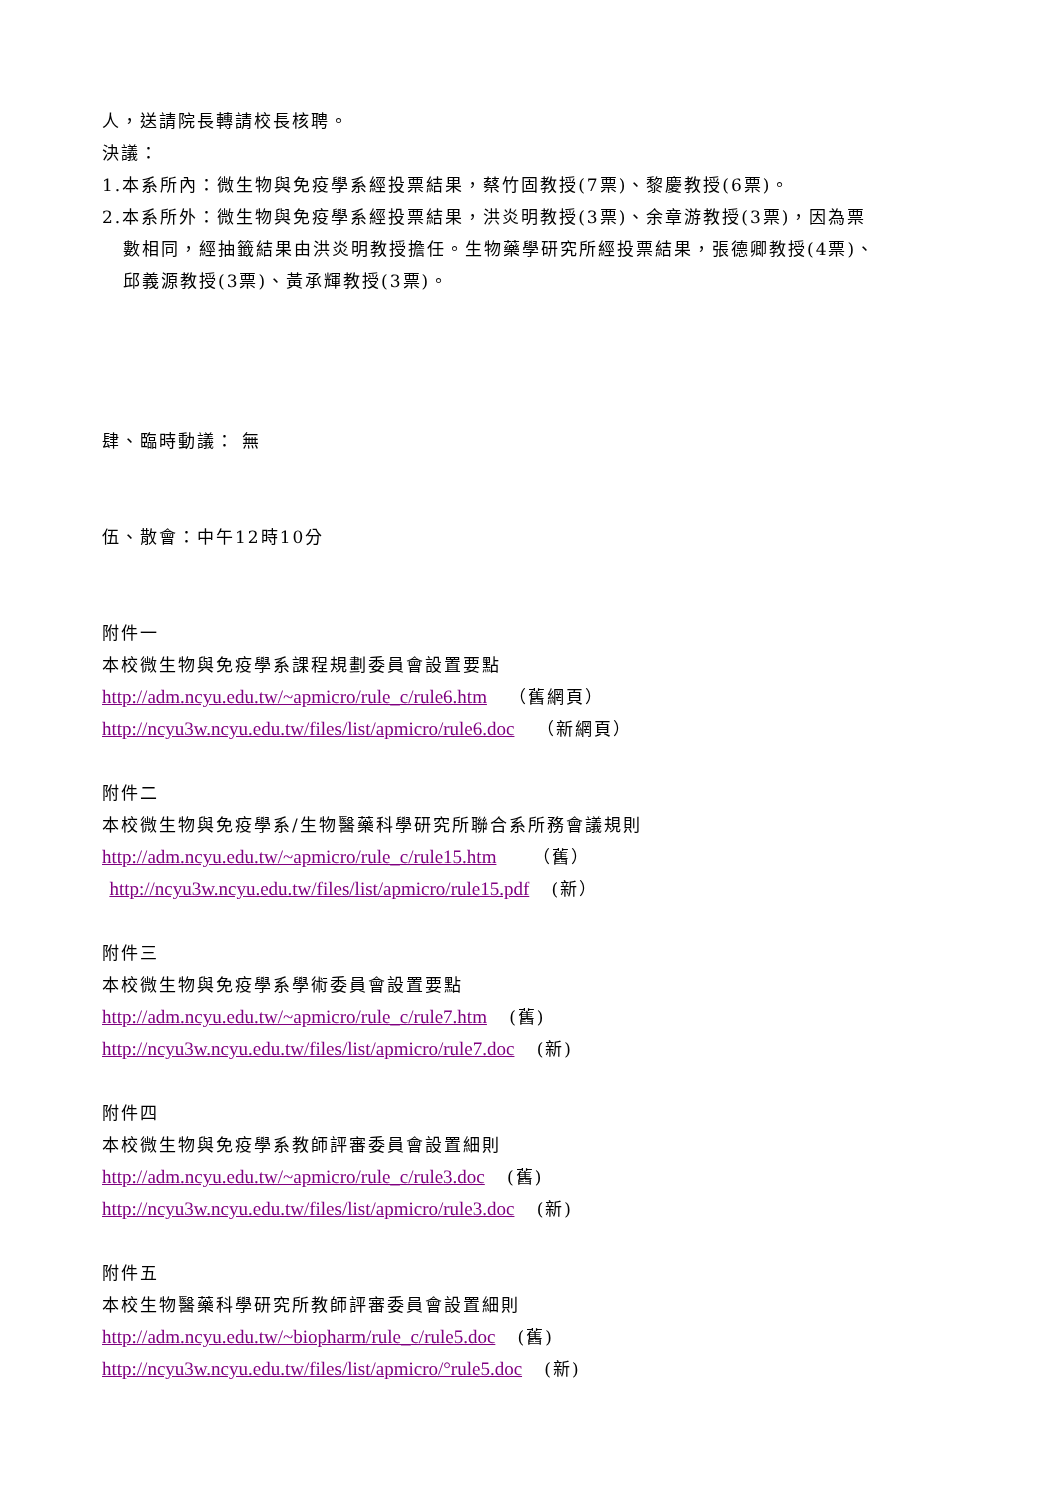人，送請院長轉請校長核聘。
決議：
1.本系所內：微生物與免疫學系經投票結果，蔡竹固教授(7票)、黎慶教授(6票)。
2.本系所外：微生物與免疫學系經投票結果，洪炎明教授(3票)、余章游教授(3票)，因為票
數相同，經抽籤結果由洪炎明教授擔任。生物藥學研究所經投票結果，張德卿教授(4票)、
邱義源教授(3票)、黃承輝教授(3票)。
肆、臨時動議： 無
伍、散會：中午12時10分
附件一
本校微生物與免疫學系課程規劃委員會設置要點
http://adm.ncyu.edu.tw/~apmicro/rule_c/rule6.htm （舊網頁）
http://ncyu3w.ncyu.edu.tw/files/list/apmicro/rule6.doc （新網頁）
附件二
本校微生物與免疫學系/生物醫藥科學研究所聯合系所務會議規則
http://adm.ncyu.edu.tw/~apmicro/rule_c/rule15.htm （舊）
http://ncyu3w.ncyu.edu.tw/files/list/apmicro/rule15.pdf (新）
附件三
本校微生物與免疫學系學術委員會設置要點
http://adm.ncyu.edu.tw/~apmicro/rule_c/rule7.htm (舊)
http://ncyu3w.ncyu.edu.tw/files/list/apmicro/rule7.doc (新)
附件四
本校微生物與免疫學系教師評審委員會設置細則
http://adm.ncyu.edu.tw/~apmicro/rule_c/rule3.doc (舊)
http://ncyu3w.ncyu.edu.tw/files/list/apmicro/rule3.doc (新)
附件五
本校生物醫藥科學研究所教師評審委員會設置細則
http://adm.ncyu.edu.tw/~biopharm/rule_c/rule5.doc (舊)
http://ncyu3w.ncyu.edu.tw/files/list/apmicro/°rule5.doc (新)